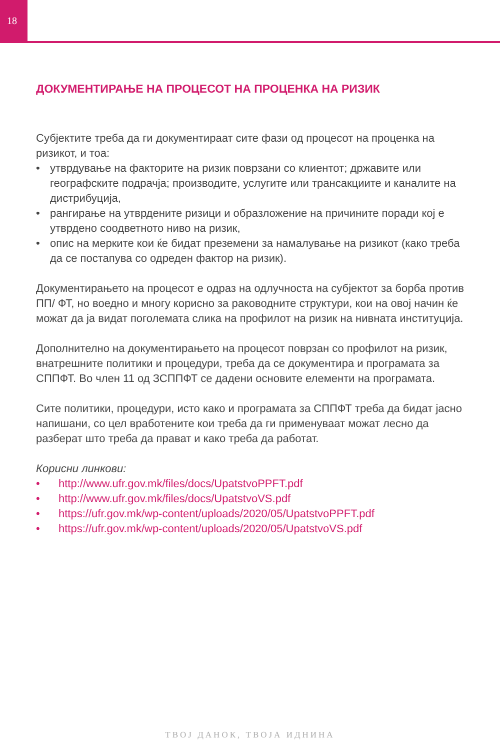18
ДОКУМЕНТИРАЊЕ НА ПРОЦЕСОТ НА ПРОЦЕНКА НА РИЗИК
Субјектите треба да ги документираат сите фази од процесот на проценка на ризикот, и тоа:
• утврдување на факторите на ризик поврзани со клиентот; државите или географските подрачја; производите, услугите или трансакциите и каналите на дистрибуција,
• рангирање на утврдените ризици и образложение на причините поради кој е утврдено соодветното ниво на ризик,
• опис на мерките кои ќе бидат преземени за намалување на ризикот (како треба да се постапува со одреден фактор на ризик).
Документирањето на процесот е одраз на одлучноста на субјектот за борба против ПП/ ФТ, но воедно и многу корисно за раководните структури, кои на овој начин ќе можат да ја видат поголемата слика на профилот на ризик на нивната институција.
Дополнително на документирањето на процесот поврзан со профилот на ризик, внатрешните политики и процедури, треба да се документира и програмата за СППФТ. Во член 11 од ЗСППФТ се дадени основите елементи на програмата.
Сите политики, процедури, исто како и програмата за СППФТ треба да бидат јасно напишани, со цел вработените кои треба да ги применуваат можат лесно да разберат што треба да прават и како треба да работат.
Корисни линкови:
• http://www.ufr.gov.mk/files/docs/UpatstvoPPFT.pdf
• http://www.ufr.gov.mk/files/docs/UpatstvoVS.pdf
• https://ufr.gov.mk/wp-content/uploads/2020/05/UpatstvoPPFT.pdf
• https://ufr.gov.mk/wp-content/uploads/2020/05/UpatstvoVS.pdf
ТВОЈ ДАНОК, ТВОЈА ИДНИНА